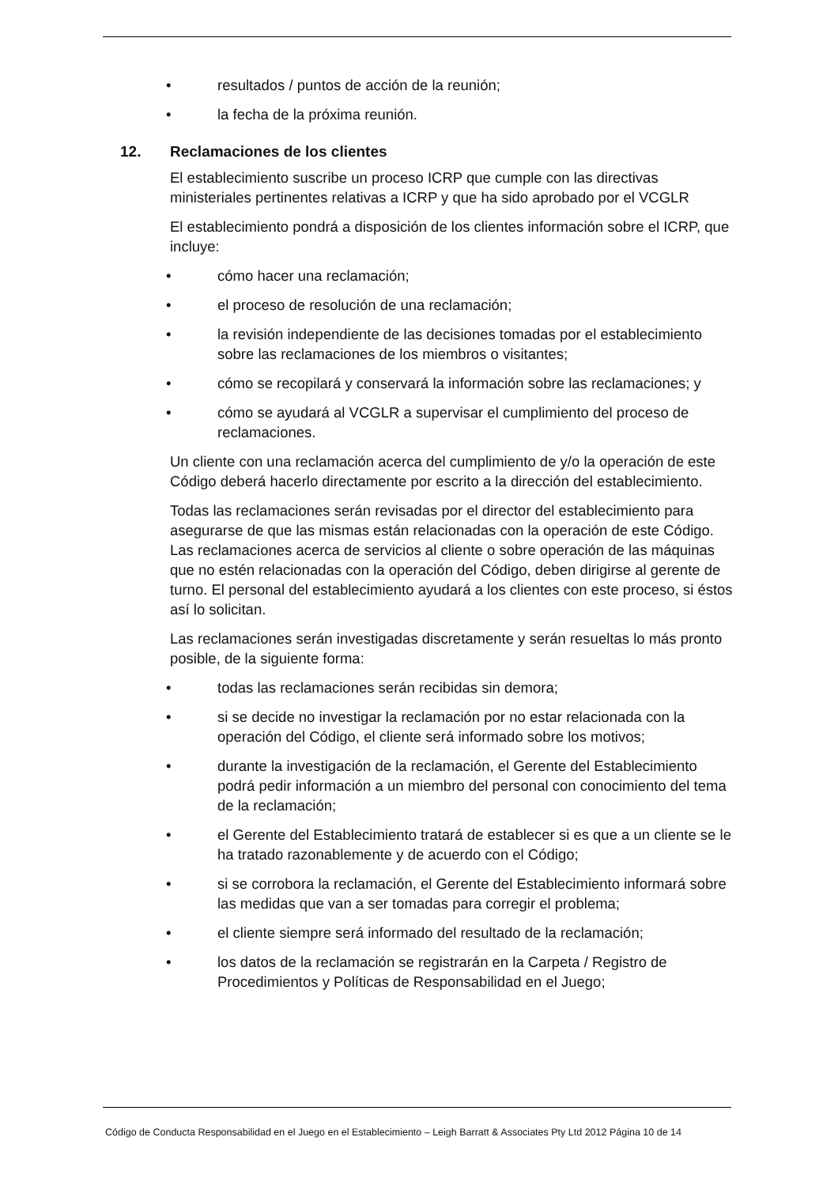• resultados / puntos de acción de la reunión;
• la fecha de la próxima reunión.
12. Reclamaciones de los clientes
El establecimiento suscribe un proceso ICRP que cumple con las directivas ministeriales pertinentes relativas a ICRP y que ha sido aprobado por el VCGLR
El establecimiento pondrá a disposición de los clientes información sobre el ICRP, que incluye:
• cómo hacer una reclamación;
• el proceso de resolución de una reclamación;
• la revisión independiente de las decisiones tomadas por el establecimiento sobre las reclamaciones de los miembros o visitantes;
• cómo se recopilará y conservará la información sobre las reclamaciones; y
• cómo se ayudará al VCGLR a supervisar el cumplimiento del proceso de reclamaciones.
Un cliente con una reclamación acerca del cumplimiento de y/o la operación de este Código deberá hacerlo directamente por escrito a la dirección del establecimiento.
Todas las reclamaciones serán revisadas por el director del establecimiento para asegurarse de que las mismas están relacionadas con la operación de este Código. Las reclamaciones acerca de servicios al cliente o sobre operación de las máquinas que no estén relacionadas con la operación del Código, deben dirigirse al gerente de turno. El personal del establecimiento ayudará a los clientes con este proceso, si éstos así lo solicitan.
Las reclamaciones serán investigadas discretamente y serán resueltas lo más pronto posible, de la siguiente forma:
• todas las reclamaciones serán recibidas sin demora;
• si se decide no investigar la reclamación por no estar relacionada con la operación del Código, el cliente será informado sobre los motivos;
• durante la investigación de la reclamación, el Gerente del Establecimiento podrá pedir información a un miembro del personal con conocimiento del tema de la reclamación;
• el Gerente del Establecimiento tratará de establecer si es que a un cliente se le ha tratado razonablemente y de acuerdo con el Código;
• si se corrobora la reclamación, el Gerente del Establecimiento informará sobre las medidas que van a ser tomadas para corregir el problema;
• el cliente siempre será informado del resultado de la reclamación;
• los datos de la reclamación se registrarán en la Carpeta / Registro de Procedimientos y Políticas de Responsabilidad en el Juego;
Código de Conducta Responsabilidad en el Juego en el Establecimiento – Leigh Barratt & Associates Pty Ltd 2012 Página 10 de 14